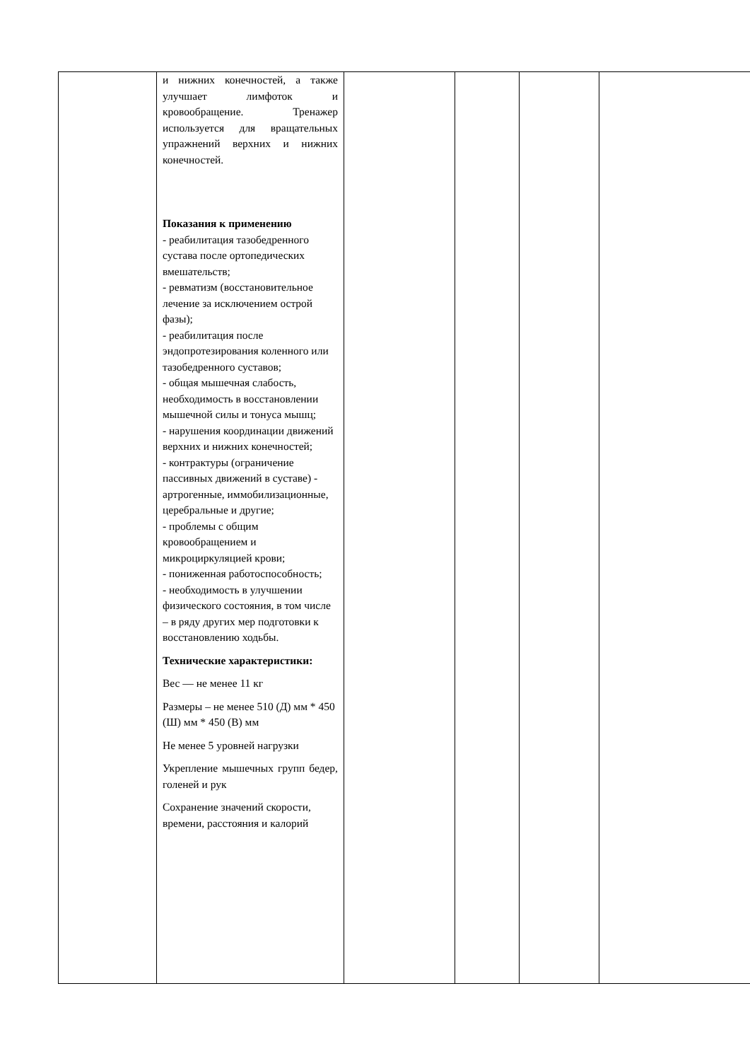| | и нижних конечностей, а также улучшает лимфоток и кровообращение. Тренажер используется для вращательных упражнений верхних и нижних конечностей. Показания к применению - реабилитация тазобедренного сустава после ортопедических вмешательств; - ревматизм (восстановительное лечение за исключением острой фазы); - реабилитация после эндопротезирования коленного или тазобедренного суставов; - общая мышечная слабость, необходимость в восстановлении мышечной силы и тонуса мышц; - нарушения координации движений верхних и нижних конечностей; - контрактуры (ограничение пассивных движений в суставе) - артрогенные, иммобилизационные, церебральные и другие; - проблемы с общим кровообращением и микроциркуляцией крови; - пониженная работоспособность; - необходимость в улучшении физического состояния, в том числе – в ряду других мер подготовки к восстановлению ходьбы. Технические характеристики: Вес — не менее 11 кг Размеры – не менее 510 (Д) мм * 450 (Ш) мм * 450 (В) мм Не менее 5 уровней нагрузки Укрепление мышечных групп бедер, голеней и рук Сохранение значений скорости, времени, расстояния и калорий | | | | |